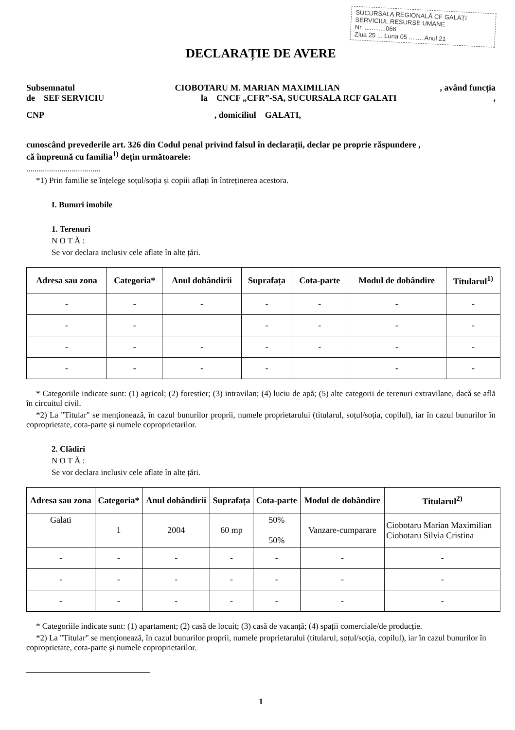SUCURSALA REGIONALĂ CF GALAȚI
SERVICIUL RESURSE UMANE
Nr. ............066
Ziua 25 ... Luna 05 ........ Anul 21
DECLARAȚIE DE AVERE
Subsemnatul CIOBOTARU M. MARIAN MAXIMILIAN, având funcția
de SEF SERVICIU la CNCF „CFR”-SA, SUCURSALA RCF GALATI,
CNP, domiciliul GALATI,
cunoscând prevederile art. 326 din Codul penal privind falsul în declarații, declar pe proprie răspundere ,
că împreună cu familia<sup>1)</sup> dețin următoarele:
....................................
*1) Prin familie se înțelege soțul/soția și copiii aflați în întreținerea acestora.
I. Bunuri imobile
1. Terenuri
N O T Ă :
Se vor declara inclusiv cele aflate în alte țări.
| Adresa sau zona | Categoria* | Anul dobândirii | Suprafața | Cota-parte | Modul de dobândire | Titularul<sup>1)</sup> |
| --- | --- | --- | --- | --- | --- | --- |
| - | - | - | - | - | - | - |
| - | - | | - | - | - | - |
| - | - | - | - | - | - | - |
| - | - | - | - | | - | - |
* Categoriile indicate sunt: (1) agricol; (2) forestier; (3) intravilan; (4) luciu de apă; (5) alte categorii de terenuri extravilane, dacă se află în circuitul civil.
*2) La "Titular" se menționează, în cazul bunurilor proprii, numele proprietarului (titularul, soțul/soția, copilul), iar în cazul bunurilor în coproprietate, cota-parte și numele coproprietarilor.
2. Clădiri
N O T Ă :
Se vor declara inclusiv cele aflate în alte țări.
| Adresa sau zona | Categoria* | Anul dobândirii | Suprafața | Cota-parte | Modul de dobândire | Titularul<sup>2)</sup> |
| --- | --- | --- | --- | --- | --- | --- |
| Galati | 1 | 2004 | 60 mp | 50% 50% | Vanzare-cumparare | Ciobotaru Marian Maximilian Ciobotaru Silvia Cristina |
| - | - | - | - | - | - | - |
| - | - | - | - | - | - | - |
| - | - | - | - | - | - | - |
* Categoriile indicate sunt: (1) apartament; (2) casă de locuit; (3) casă de vacanță; (4) spații comerciale/de producție.
*2) La "Titular" se menționează, în cazul bunurilor proprii, numele proprietarului (titularul, soțul/soția, copilul), iar în cazul bunurilor în coproprietate, cota-parte și numele coproprietarilor.
1